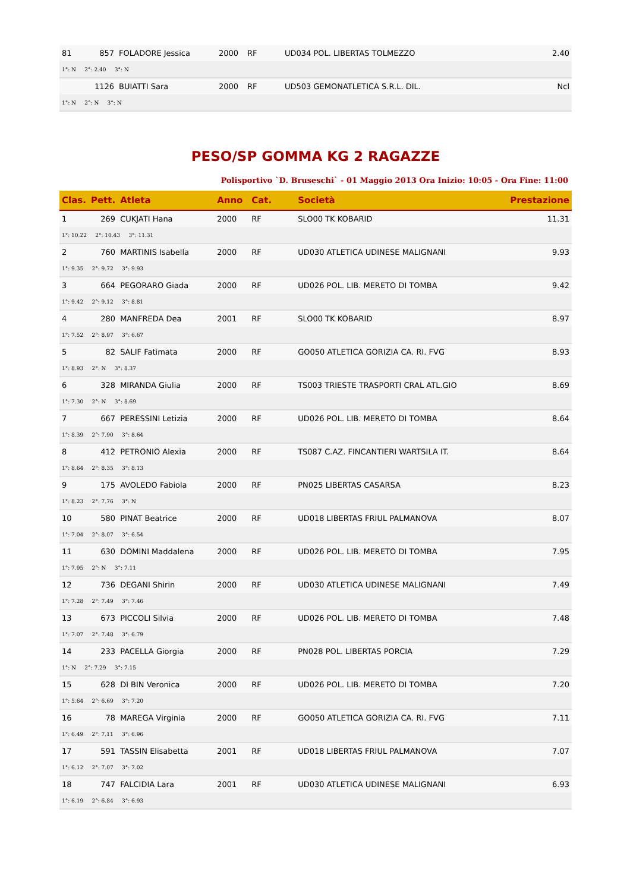| 81 | 857 | FOLADORE Jessica | 2000 | RF | UD034 POL. LIBERTAS TOLMEZZO | 2.40 |
| 1°: N 2°: 2.40 3°: N | | | | | | |
| | 1126 | BUIATTI Sara | 2000 | RF | UD503 GEMONATLETICA S.R.L. DIL. | Ncl |
| 1°: N 2°: N 3°: N | | | | | | |
PESO/SP GOMMA KG 2 RAGAZZE
Polisportivo `D. Bruseschi` - 01 Maggio 2013 Ora Inizio: 10:05 - Ora Fine: 11:00
| Clas. | Pett. | Atleta | Anno | Cat. | Società | Prestazione |
| --- | --- | --- | --- | --- | --- | --- |
| 1 | 269 | CUKJATI Hana | 2000 | RF | SLO00 TK KOBARID | 11.31 |
| 1°: 10.22 2°: 10.43 3°: 11.31 | | | | | | |
| 2 | 760 | MARTINIS Isabella | 2000 | RF | UD030 ATLETICA UDINESE MALIGNANI | 9.93 |
| 1°: 9.35 2°: 9.72 3°: 9.93 | | | | | | |
| 3 | 664 | PEGORARO Giada | 2000 | RF | UD026 POL. LIB. MERETO DI TOMBA | 9.42 |
| 1°: 9.42 2°: 9.12 3°: 8.81 | | | | | | |
| 4 | 280 | MANFREDA Dea | 2001 | RF | SLO00 TK KOBARID | 8.97 |
| 1°: 7.52 2°: 8.97 3°: 6.67 | | | | | | |
| 5 | 82 | SALIF Fatimata | 2000 | RF | GO050 ATLETICA GORIZIA CA. RI. FVG | 8.93 |
| 1°: 8.93 2°: N 3°: 8.37 | | | | | | |
| 6 | 328 | MIRANDA Giulia | 2000 | RF | TS003 TRIESTE TRASPORTI CRAL ATL.GIO | 8.69 |
| 1°: 7.30 2°: N 3°: 8.69 | | | | | | |
| 7 | 667 | PERESSINI Letizia | 2000 | RF | UD026 POL. LIB. MERETO DI TOMBA | 8.64 |
| 1°: 8.39 2°: 7.90 3°: 8.64 | | | | | | |
| 8 | 412 | PETRONIO Alexia | 2000 | RF | TS087 C.AZ. FINCANTIERI WARTSILA IT. | 8.64 |
| 1°: 8.64 2°: 8.35 3°: 8.13 | | | | | | |
| 9 | 175 | AVOLEDO Fabiola | 2000 | RF | PN025 LIBERTAS CASARSA | 8.23 |
| 1°: 8.23 2°: 7.76 3°: N | | | | | | |
| 10 | 580 | PINAT Beatrice | 2000 | RF | UD018 LIBERTAS FRIUL PALMANOVA | 8.07 |
| 1°: 7.04 2°: 8.07 3°: 6.54 | | | | | | |
| 11 | 630 | DOMINI Maddalena | 2000 | RF | UD026 POL. LIB. MERETO DI TOMBA | 7.95 |
| 1°: 7.95 2°: N 3°: 7.11 | | | | | | |
| 12 | 736 | DEGANI Shirin | 2000 | RF | UD030 ATLETICA UDINESE MALIGNANI | 7.49 |
| 1°: 7.28 2°: 7.49 3°: 7.46 | | | | | | |
| 13 | 673 | PICCOLI Silvia | 2000 | RF | UD026 POL. LIB. MERETO DI TOMBA | 7.48 |
| 1°: 7.07 2°: 7.48 3°: 6.79 | | | | | | |
| 14 | 233 | PACELLA Giorgia | 2000 | RF | PN028 POL. LIBERTAS PORCIA | 7.29 |
| 1°: N 2°: 7.29 3°: 7.15 | | | | | | |
| 15 | 628 | DI BIN Veronica | 2000 | RF | UD026 POL. LIB. MERETO DI TOMBA | 7.20 |
| 1°: 5.64 2°: 6.69 3°: 7.20 | | | | | | |
| 16 | 78 | MAREGA Virginia | 2000 | RF | GO050 ATLETICA GORIZIA CA. RI. FVG | 7.11 |
| 1°: 6.49 2°: 7.11 3°: 6.96 | | | | | | |
| 17 | 591 | TASSIN Elisabetta | 2001 | RF | UD018 LIBERTAS FRIUL PALMANOVA | 7.07 |
| 1°: 6.12 2°: 7.07 3°: 7.02 | | | | | | |
| 18 | 747 | FALCIDIA Lara | 2001 | RF | UD030 ATLETICA UDINESE MALIGNANI | 6.93 |
| 1°: 6.19 2°: 6.84 3°: 6.93 | | | | | | |